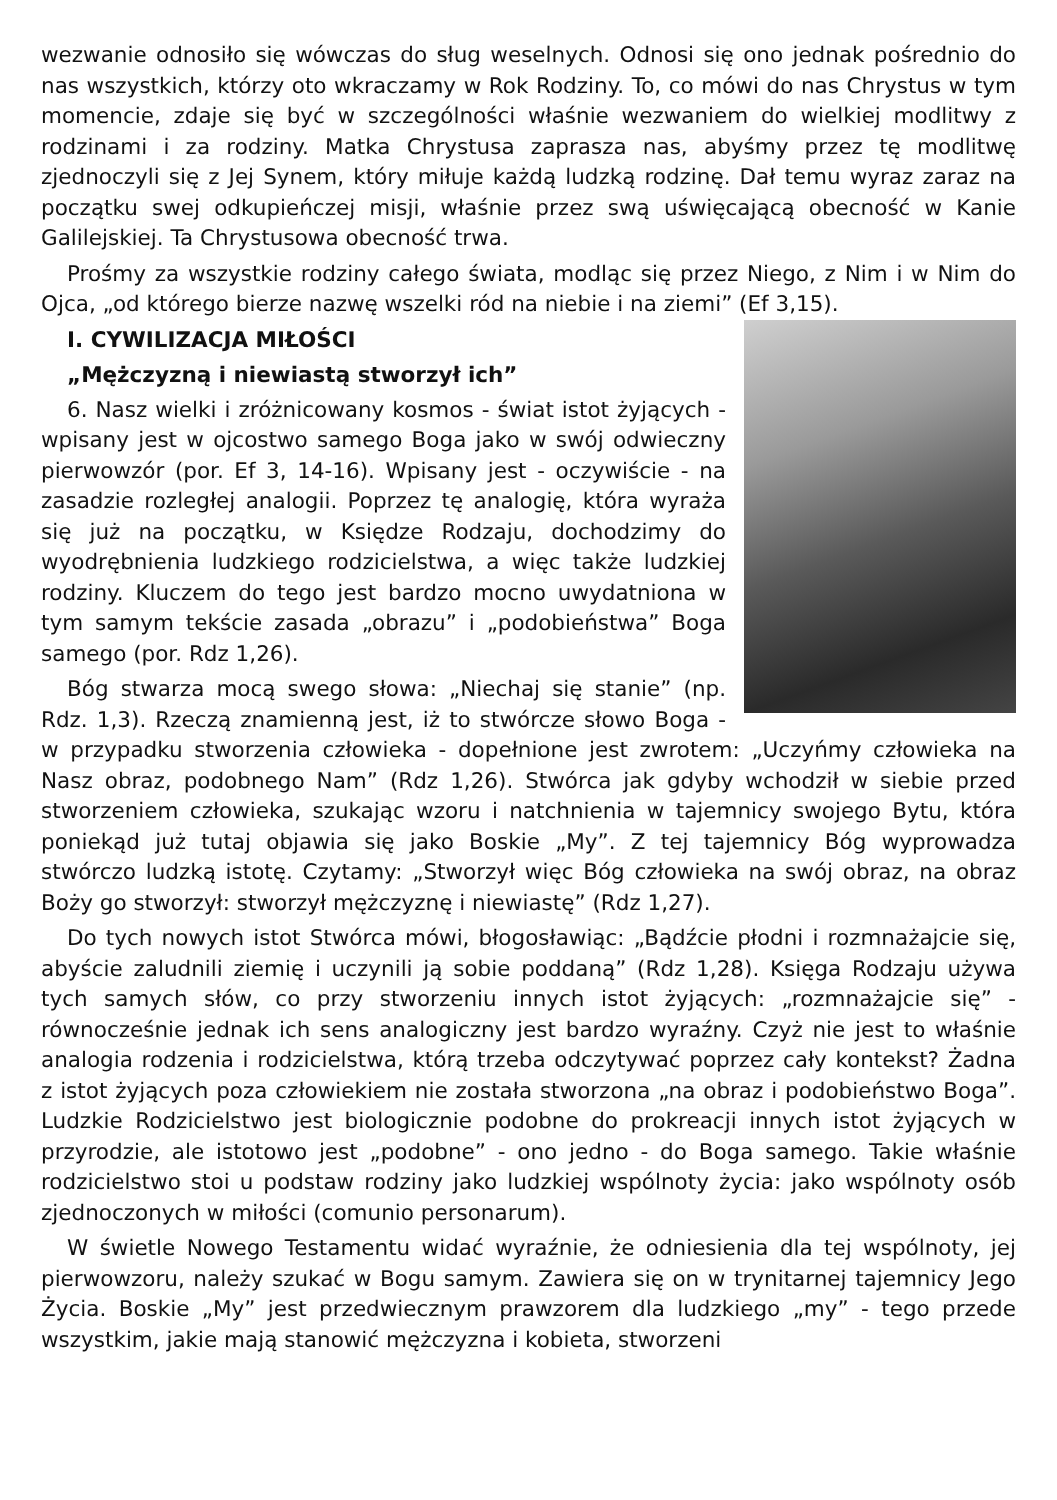wezwanie odnosiło się wówczas do sług weselnych. Odnosi się ono jednak pośrednio do nas wszystkich, którzy oto wkraczamy w Rok Rodziny. To, co mówi do nas Chrystus w tym momencie, zdaje się być w szczególności właśnie wezwaniem do wielkiej modlitwy z rodzinami i za rodziny. Matka Chrystusa zaprasza nas, abyśmy przez tę modlitwę zjednoczyli się z Jej Synem, który miłuje każdą ludzką rodzinę. Dał temu wyraz zaraz na początku swej odkupieńczej misji, właśnie przez swą uświęcającą obecność w Kanie Galilejskiej. Ta Chrystusowa obecność trwa.
Prośmy za wszystkie rodziny całego świata, modląc się przez Niego, z Nim i w Nim do Ojca, „od którego bierze nazwę wszelki ród na niebie i na ziemi” (Ef 3,15).
I. CYWILIZACJA MIŁOŚCI
„Mężczyzną i niewiastą stworzył ich”
6. Nasz wielki i zróżnicowany kosmos - świat istot żyjących - wpisany jest w ojcostwo samego Boga jako w swój odwieczny pierwowzór (por. Ef 3, 14-16). Wpisany jest - oczywiście - na zasadzie rozległej analogii. Poprzez tę analogię, która wyraża się już na początku, w Księdze Rodzaju, dochodzimy do wyodrębnienia ludzkiego rodzicielstwa, a więc także ludzkiej rodziny. Kluczem do tego jest bardzo mocno uwydatniona w tym samym tekście zasada „obrazu” i „podobieństwa” Boga samego (por. Rdz 1,26).
Bóg stwarza mocą swego słowa: „Niechaj się stanie” (np. Rdz. 1,3). Rzeczą znamienną jest, iż to stwórcze słowo Boga - w przypadku stworzenia człowieka - dopełnione jest zwrotem: „Uczyńmy człowieka na Nasz obraz, podobnego Nam” (Rdz 1,26). Stwórca jak gdyby wchodził w siebie przed stworzeniem człowieka, szukając wzoru i natchnienia w tajemnicy swojego Bytu, która poniekąd już tutaj objawia się jako Boskie „My”. Z tej tajemnicy Bóg wyprowadza stwórczo ludzką istotę. Czytamy: „Stworzył więc Bóg człowieka na swój obraz, na obraz Boży go stworzył: stworzył mężczyznę i niewiastę” (Rdz 1,27).
Do tych nowych istot Stwórca mówi, błogosławiąc: „Bądźcie płodni i rozmnażajcie się, abyście zaludnili ziemię i uczynili ją sobie poddaną” (Rdz 1,28). Księga Rodzaju używa tych samych słów, co przy stworzeniu innych istot żyjących: „rozmnażajcie się” - równocześnie jednak ich sens analogiczny jest bardzo wyraźny. Czyż nie jest to właśnie analogia rodzenia i rodzicielstwa, którą trzeba odczytywać poprzez cały kontekst? Żadna z istot żyjących poza człowiekiem nie została stworzona „na obraz i podobieństwo Boga”. Ludzkie Rodzicielstwo jest biologicznie podobne do prokreacji innych istot żyjących w przyrodzie, ale istotowo jest „podobne” - ono jedno - do Boga samego. Takie właśnie rodzicielstwo stoi u podstaw rodziny jako ludzkiej wspólnoty życia: jako wspólnoty osób zjednoczonych w miłości (comunio personarum).
W świetle Nowego Testamentu widać wyraźnie, że odniesienia dla tej wspólnoty, jej pierwowzoru, należy szukać w Bogu samym. Zawiera się on w trynitarnej tajemnicy Jego Życia. Boskie „My” jest przedwiecznym prawzorem dla ludzkiego „my” - tego przede wszystkim, jakie mają stanowić mężczyzna i kobieta, stworzeni